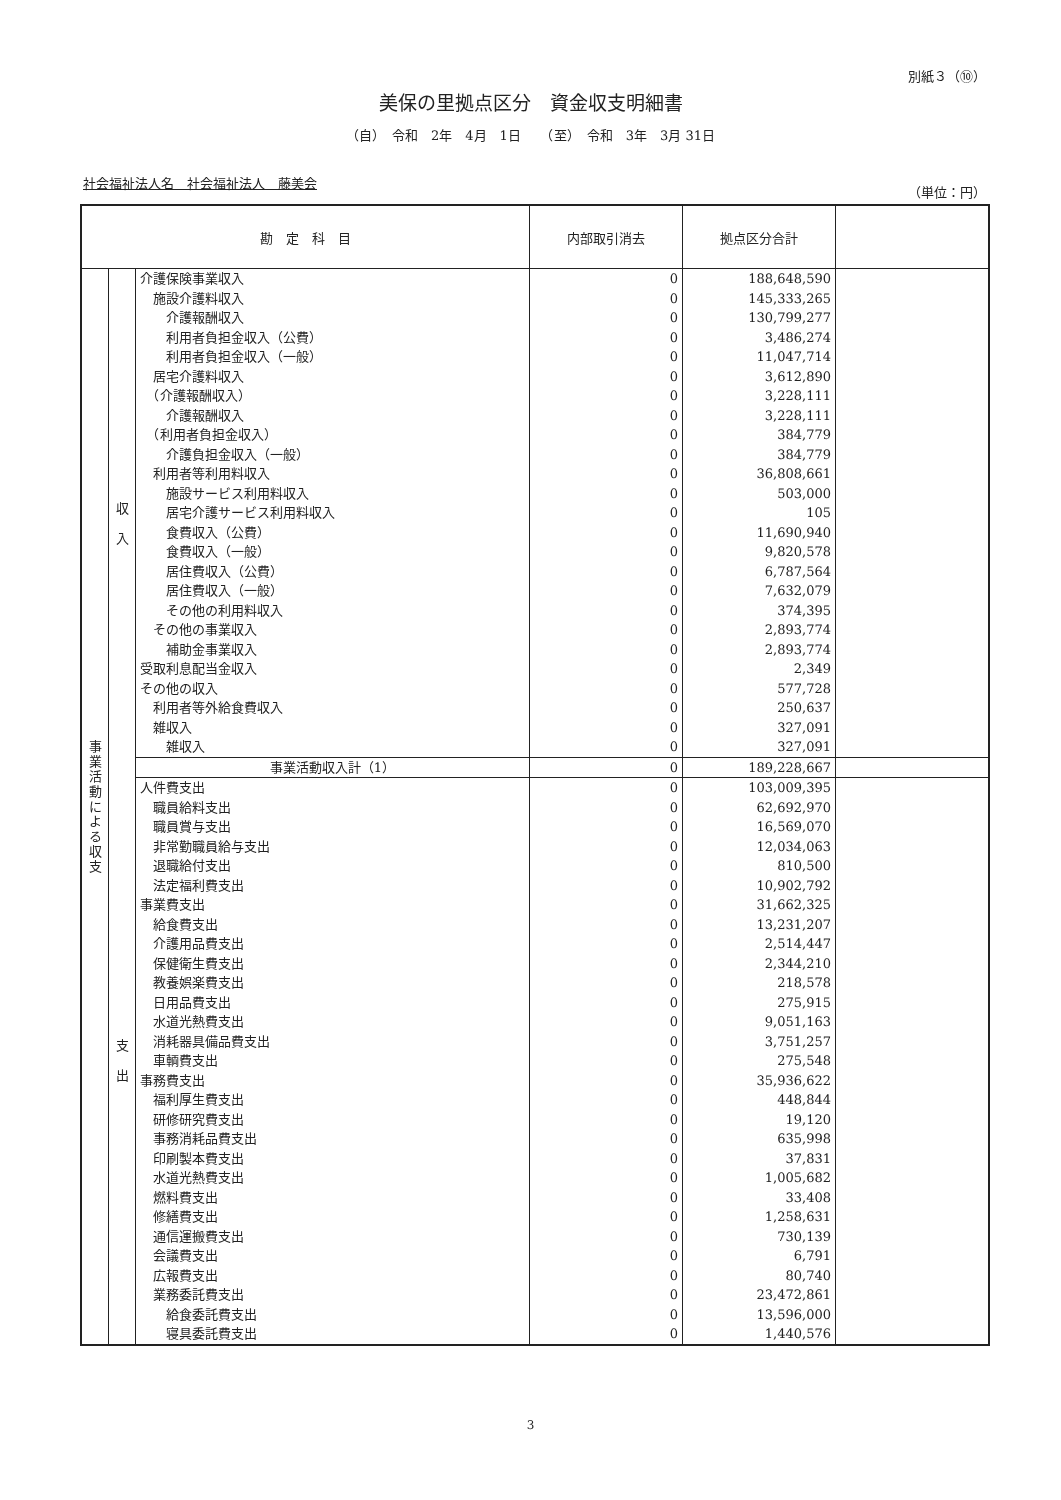別紙３（⑩）
美保の里拠点区分　資金収支明細書
（自）　令和　2年　4月　1日　　（至）　令和　3年　3月 31日
社会福祉法人名　社会福祉法人　藤美会
（単位：円）
| 勘 定 科 目 | | | 内部取引消去 | 拠点区分合計 | |
| --- | --- | --- | --- | --- | --- |
| 事 業 活 動 に よ る 収 支 | 収 入 | 介護保険事業収入 | 0 | 188,648,590 | |
| | | 施設介護料収入 | 0 | 145,333,265 | |
| | | 介護報酬収入 | 0 | 130,799,277 | |
| | | 利用者負担金収入（公費） | 0 | 3,486,274 | |
| | | 利用者負担金収入（一般） | 0 | 11,047,714 | |
| | | 居宅介護料収入 | 0 | 3,612,890 | |
| | | （介護報酬収入） | 0 | 3,228,111 | |
| | | 介護報酬収入 | 0 | 3,228,111 | |
| | | （利用者負担金収入） | 0 | 384,779 | |
| | | 介護負担金収入（一般） | 0 | 384,779 | |
| | | 利用者等利用料収入 | 0 | 36,808,661 | |
| | | 施設サービス利用料収入 | 0 | 503,000 | |
| | | 居宅介護サービス利用料収入 | 0 | 105 | |
| | | 食費収入（公費） | 0 | 11,690,940 | |
| | | 食費収入（一般） | 0 | 9,820,578 | |
| | | 居住費収入（公費） | 0 | 6,787,564 | |
| | | 居住費収入（一般） | 0 | 7,632,079 | |
| | | その他の利用料収入 | 0 | 374,395 | |
| | | その他の事業収入 | 0 | 2,893,774 | |
| | | 補助金事業収入 | 0 | 2,893,774 | |
| | | 受取利息配当金収入 | 0 | 2,349 | |
| | | その他の収入 | 0 | 577,728 | |
| | | 利用者等外給食費収入 | 0 | 250,637 | |
| | | 雑収入 | 0 | 327,091 | |
| | | 雑収入 | 0 | 327,091 | |
| | | 事業活動収入計（1） | 0 | 189,228,667 | |
| | 支 出 | 人件費支出 | 0 | 103,009,395 | |
| | | 職員給料支出 | 0 | 62,692,970 | |
| | | 職員賞与支出 | 0 | 16,569,070 | |
| | | 非常勤職員給与支出 | 0 | 12,034,063 | |
| | | 退職給付支出 | 0 | 810,500 | |
| | | 法定福利費支出 | 0 | 10,902,792 | |
| | | 事業費支出 | 0 | 31,662,325 | |
| | | 給食費支出 | 0 | 13,231,207 | |
| | | 介護用品費支出 | 0 | 2,514,447 | |
| | | 保健衛生費支出 | 0 | 2,344,210 | |
| | | 教養娯楽費支出 | 0 | 218,578 | |
| | | 日用品費支出 | 0 | 275,915 | |
| | | 水道光熱費支出 | 0 | 9,051,163 | |
| | | 消耗器具備品費支出 | 0 | 3,751,257 | |
| | | 車輌費支出 | 0 | 275,548 | |
| | | 事務費支出 | 0 | 35,936,622 | |
| | | 福利厚生費支出 | 0 | 448,844 | |
| | | 研修研究費支出 | 0 | 19,120 | |
| | | 事務消耗品費支出 | 0 | 635,998 | |
| | | 印刷製本費支出 | 0 | 37,831 | |
| | | 水道光熱費支出 | 0 | 1,005,682 | |
| | | 燃料費支出 | 0 | 33,408 | |
| | | 修繕費支出 | 0 | 1,258,631 | |
| | | 通信運搬費支出 | 0 | 730,139 | |
| | | 会議費支出 | 0 | 6,791 | |
| | | 広報費支出 | 0 | 80,740 | |
| | | 業務委託費支出 | 0 | 23,472,861 | |
| | | 給食委託費支出 | 0 | 13,596,000 | |
| | | 寝具委託費支出 | 0 | 1,440,576 | |
3